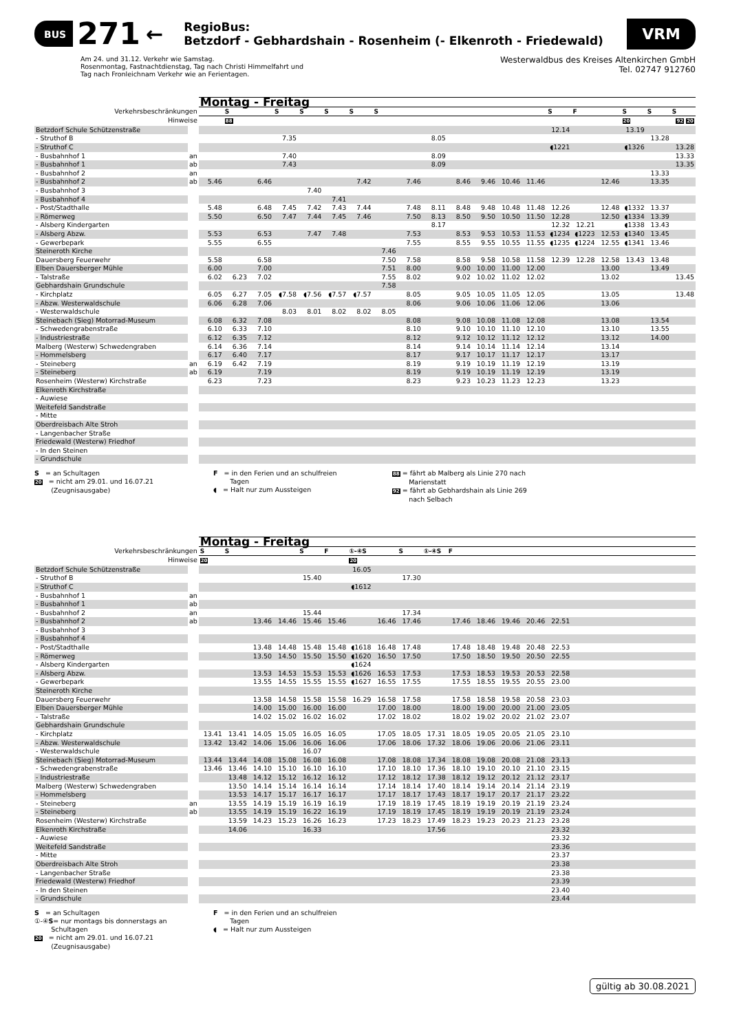BUS 271 ←
RegioBus:
Betzdorf - Gebhardshain - Rosenheim (- Elkenroth - Friedewald)
VRM
Am 24. und 31.12. Verkehr wie Samstag.
Rosenmontag, Fastnachtdienstag, Tag nach Christi Himmelfahrt und
Tag nach Fronleichnam Verkehr wie an Ferientagen.
Westerwaldbus des Kreises Altenkirchen GmbH
Tel. 02747 912760
| | | Montag - Freitag | | | | | | | | | | | | | | | | | | | |
| --- | --- | --- | --- | --- | --- | --- | --- | --- | --- | --- | --- | --- | --- | --- | --- | --- | --- | --- | --- | --- | --- |
| Verkehrsbeschränkungen | | | S | | S | S | S | S | S | | | | | | | S | F | | S | S | S |
| Hinweise | | | 88 | | | | | | | | | | | | | | | | 20 | | 92 20 |
| Betzdorf Schule Schützenstraße | | | | | | | | | | | | | | | | 12.14 | | | 13.19 | | |
| - Struthof B | | | | | 7.35 | | | | | | 8.05 | | | | | | | | | 13.28 | |
| - Struthof C | | | | | | | | | | | | | | | | ◖1221 | | | ◖1326 | | 13.28 |
| - Busbahnhof 1 | an | | | | 7.40 | | | | | | 8.09 | | | | | | | | | | 13.33 |
| - Busbahnhof 1 | ab | | | | 7.43 | | | | | | 8.09 | | | | | | | | | | 13.35 |
| - Busbahnhof 2 | an | | | | | | | | | | | | | | | | | | | 13.33 | |
| - Busbahnhof 2 | ab | 5.46 | | 6.46 | | | | 7.42 | | 7.46 | | 8.46 | 9.46 | 10.46 | 11.46 | | | 12.46 | | 13.35 | |
| - Busbahnhof 3 | | | | | | 7.40 | | | | | | | | | | | | | | | |
| - Busbahnhof 4 | | | | | | | 7.41 | | | | | | | | | | | | | | |
| - Post/Stadthalle | | 5.48 | | 6.48 | 7.45 | 7.42 | 7.43 | 7.44 | | 7.48 | 8.11 | 8.48 | 9.48 | 10.48 | 11.48 | 12.26 | | 12.48 | ◖1332 | 13.37 | |
| - Römerweg | | 5.50 | | 6.50 | 7.47 | 7.44 | 7.45 | 7.46 | | 7.50 | 8.13 | 8.50 | 9.50 | 10.50 | 11.50 | 12.28 | | 12.50 | ◖1334 | 13.39 | |
| - Alsberg Kindergarten | | | | | | | | | | | 8.17 | | | | | 12.32 | 12.21 | | ◖1338 | 13.43 | |
| - Alsberg Abzw. | | 5.53 | | 6.53 | | 7.47 | 7.48 | | | 7.53 | | 8.53 | 9.53 | 10.53 | 11.53 | ◖1234 | ◖1223 | 12.53 | ◖1340 | 13.45 | |
| - Gewerbepark | | 5.55 | | 6.55 | | | | | | 7.55 | | 8.55 | 9.55 | 10.55 | 11.55 | ◖1235 | ◖1224 | 12.55 | ◖1341 | 13.46 | |
| Steineroth Kirche | | | | | | | | | 7.46 | | | | | | | | | | | | |
| Dauersberg Feuerwehr | | 5.58 | | 6.58 | | | | | 7.50 | 7.58 | | 8.58 | 9.58 | 10.58 | 11.58 | 12.39 | 12.28 | 12.58 | 13.43 | 13.48 | |
| Elben Dauersberger Mühle | | 6.00 | | 7.00 | | | | | 7.51 | 8.00 | | 9.00 | 10.00 | 11.00 | 12.00 | | | 13.00 | | 13.49 | |
| - Talstraße | | 6.02 | 6.23 | 7.02 | | | | | 7.55 | 8.02 | | 9.02 | 10.02 | 11.02 | 12.02 | | | 13.02 | | | 13.45 |
| Gebhardshain Grundschule | | | | | | | | | 7.58 | | | | | | | | | | | | |
| - Kirchplatz | | 6.05 | 6.27 | 7.05 | ◖7.58 | ◖7.56 | ◖7.57 | ◖7.57 | | 8.05 | | 9.05 | 10.05 | 11.05 | 12.05 | | | 13.05 | | | 13.48 |
| - Abzw. Westerwaldschule | | 6.06 | 6.28 | 7.06 | | | | | | 8.06 | | 9.06 | 10.06 | 11.06 | 12.06 | | | 13.06 | | | |
| - Westerwaldschule | | | | | 8.03 | 8.01 | 8.02 | 8.02 | 8.05 | | | | | | | | | | | | |
| Steinebach (Sieg) Motorrad-Museum | | 6.08 | 6.32 | 7.08 | | | | | | 8.08 | | 9.08 | 10.08 | 11.08 | 12.08 | | | 13.08 | | 13.54 | |
| - Schwedengrabenstraße | | 6.10 | 6.33 | 7.10 | | | | | | 8.10 | | 9.10 | 10.10 | 11.10 | 12.10 | | | 13.10 | | 13.55 | |
| - Industriestraße | | 6.12 | 6.35 | 7.12 | | | | | | 8.12 | | 9.12 | 10.12 | 11.12 | 12.12 | | | 13.12 | | 14.00 | |
| Malberg (Westerw) Schwedengraben | | 6.14 | 6.36 | 7.14 | | | | | | 8.14 | | 9.14 | 10.14 | 11.14 | 12.14 | | | 13.14 | | | |
| - Hommelsberg | | 6.17 | 6.40 | 7.17 | | | | | | 8.17 | | 9.17 | 10.17 | 11.17 | 12.17 | | | 13.17 | | | |
| - Steineberg | an | 6.19 | 6.42 | 7.19 | | | | | | 8.19 | | 9.19 | 10.19 | 11.19 | 12.19 | | | 13.19 | | | |
| - Steineberg | ab | 6.19 | | 7.19 | | | | | | 8.19 | | 9.19 | 10.19 | 11.19 | 12.19 | | | 13.19 | | | |
| Rosenheim (Westerw) Kirchstraße | | 6.23 | | 7.23 | | | | | | 8.23 | | 9.23 | 10.23 | 11.23 | 12.23 | | | 13.23 | | | |
| Elkenroth Kirchstraße | | | | | | | | | | | | | | | | | | | | | |
| - Auwiese | | | | | | | | | | | | | | | | | | | | | |
| Weitefeld Sandstraße | | | | | | | | | | | | | | | | | | | | | |
| - Mitte | | | | | | | | | | | | | | | | | | | | | |
| Oberdreisbach Alte Stroh | | | | | | | | | | | | | | | | | | | | | |
| - Langenbacher Straße | | | | | | | | | | | | | | | | | | | | | |
| Friedewald (Westerw) Friedhof | | | | | | | | | | | | | | | | | | | | | |
| - In den Steinen | | | | | | | | | | | | | | | | | | | | | |
| - Grundschule | | | | | | | | | | | | | | | | | | | | | |
S = an Schultagen
20 = nicht am 29.01. und 16.07.21
(Zeugnisausgabe)
F = in den Ferien und an schulfreien
Tagen
◖ = Halt nur zum Aussteigen
88 = fährt ab Malberg als Linie 270 nach
Marienstatt
92 = fährt ab Gebhardshain als Linie 269
nach Selbach
| | | Montag - Freitag | | | | | | | | | | | | | | | | | | | |
| --- | --- | --- | --- | --- | --- | --- | --- | --- | --- | --- | --- | --- | --- | --- | --- | --- | --- | --- | --- | --- | --- |
| Verkehrsbeschränkungen | | S | S | | | S | F | ①-④S | | S | ①-④S | F | | | | | | | | | |
| Hinweise | | 20 | | | | | | 20 | | | | | | | | | | | | | |
| Betzdorf Schule Schützenstraße | | | | | | | | 16.05 | | | | | | | | | | | | | |
| - Struthof B | | | | | | 15.40 | | | | 17.30 | | | | | | | | | | | |
| - Struthof C | | | | | | | | ◖1612 | | | | | | | | | | | | | |
| - Busbahnhof 1 | an | | | | | | | | | | | | | | | | | | | | |
| - Busbahnhof 1 | ab | | | | | | | | | | | | | | | | | | | | |
| - Busbahnhof 2 | an | | | | | 15.44 | | | | 17.34 | | | | | | | | | | | |
| - Busbahnhof 2 | ab | | | 13.46 | 14.46 | 15.46 | 15.46 | | 16.46 | 17.46 | | 17.46 | 18.46 | 19.46 | 20.46 | 22.51 | | | | | |
| - Busbahnhof 3 | | | | | | | | | | | | | | | | | | | | | |
| - Busbahnhof 4 | | | | | | | | | | | | | | | | | | | | | |
| - Post/Stadthalle | | | | 13.48 | 14.48 | 15.48 | 15.48 | ◖1618 | 16.48 | 17.48 | | 17.48 | 18.48 | 19.48 | 20.48 | 22.53 | | | | | |
| - Römerweg | | | | 13.50 | 14.50 | 15.50 | 15.50 | ◖1620 | 16.50 | 17.50 | | 17.50 | 18.50 | 19.50 | 20.50 | 22.55 | | | | | |
| - Alsberg Kindergarten | | | | | | | | ◖1624 | | | | | | | | | | | | | |
| - Alsberg Abzw. | | | | 13.53 | 14.53 | 15.53 | 15.53 | ◖1626 | 16.53 | 17.53 | | 17.53 | 18.53 | 19.53 | 20.53 | 22.58 | | | | | |
| - Gewerbepark | | | | 13.55 | 14.55 | 15.55 | 15.55 | ◖1627 | 16.55 | 17.55 | | 17.55 | 18.55 | 19.55 | 20.55 | 23.00 | | | | | |
| Steineroth Kirche | | | | | | | | | | | | | | | | | | | | | |
| Dauersberg Feuerwehr | | | | 13.58 | 14.58 | 15.58 | 15.58 | 16.29 | 16.58 | 17.58 | | 17.58 | 18.58 | 19.58 | 20.58 | 23.03 | | | | | |
| Elben Dauersberger Mühle | | | | 14.00 | 15.00 | 16.00 | 16.00 | | 17.00 | 18.00 | | 18.00 | 19.00 | 20.00 | 21.00 | 23.05 | | | | | |
| - Talstraße | | | | 14.02 | 15.02 | 16.02 | 16.02 | | 17.02 | 18.02 | | 18.02 | 19.02 | 20.02 | 21.02 | 23.07 | | | | | |
| Gebhardshain Grundschule | | | | | | | | | | | | | | | | | | | | | |
| - Kirchplatz | | 13.41 | 13.41 | 14.05 | 15.05 | 16.05 | 16.05 | | 17.05 | 18.05 | 17.31 | 18.05 | 19.05 | 20.05 | 21.05 | 23.10 | | | | | |
| - Abzw. Westerwaldschule | | 13.42 | 13.42 | 14.06 | 15.06 | 16.06 | 16.06 | | 17.06 | 18.06 | 17.32 | 18.06 | 19.06 | 20.06 | 21.06 | 23.11 | | | | | |
| - Westerwaldschule | | | | | | 16.07 | | | | | | | | | | | | | | | |
| Steinebach (Sieg) Motorrad-Museum | | 13.44 | 13.44 | 14.08 | 15.08 | 16.08 | 16.08 | | 17.08 | 18.08 | 17.34 | 18.08 | 19.08 | 20.08 | 21.08 | 23.13 | | | | | |
| - Schwedengrabenstraße | | 13.46 | 13.46 | 14.10 | 15.10 | 16.10 | 16.10 | | 17.10 | 18.10 | 17.36 | 18.10 | 19.10 | 20.10 | 21.10 | 23.15 | | | | | |
| - Industriestraße | | | 13.48 | 14.12 | 15.12 | 16.12 | 16.12 | | 17.12 | 18.12 | 17.38 | 18.12 | 19.12 | 20.12 | 21.12 | 23.17 | | | | | |
| Malberg (Westerw) Schwedengraben | | | 13.50 | 14.14 | 15.14 | 16.14 | 16.14 | | 17.14 | 18.14 | 17.40 | 18.14 | 19.14 | 20.14 | 21.14 | 23.19 | | | | | |
| - Hommelsberg | | | 13.53 | 14.17 | 15.17 | 16.17 | 16.17 | | 17.17 | 18.17 | 17.43 | 18.17 | 19.17 | 20.17 | 21.17 | 23.22 | | | | | |
| - Steineberg | an | | 13.55 | 14.19 | 15.19 | 16.19 | 16.19 | | 17.19 | 18.19 | 17.45 | 18.19 | 19.19 | 20.19 | 21.19 | 23.24 | | | | | |
| - Steineberg | ab | | 13.55 | 14.19 | 15.19 | 16.22 | 16.19 | | 17.19 | 18.19 | 17.45 | 18.19 | 19.19 | 20.19 | 21.19 | 23.24 | | | | | |
| Rosenheim (Westerw) Kirchstraße | | | 13.59 | 14.23 | 15.23 | 16.26 | 16.23 | | 17.23 | 18.23 | 17.49 | 18.23 | 19.23 | 20.23 | 21.23 | 23.28 | | | | | |
| Elkenroth Kirchstraße | | | 14.06 | | | 16.33 | | | | | 17.56 | | | | | 23.32 | | | | | |
| - Auwiese | | | | | | | | | | | | | | | | 23.32 | | | | | |
| Weitefeld Sandstraße | | | | | | | | | | | | | | | | 23.36 | | | | | |
| - Mitte | | | | | | | | | | | | | | | | 23.37 | | | | | |
| Oberdreisbach Alte Stroh | | | | | | | | | | | | | | | | 23.38 | | | | | |
| - Langenbacher Straße | | | | | | | | | | | | | | | | 23.38 | | | | | |
| Friedewald (Westerw) Friedhof | | | | | | | | | | | | | | | | 23.39 | | | | | |
| - In den Steinen | | | | | | | | | | | | | | | | 23.40 | | | | | |
| - Grundschule | | | | | | | | | | | | | | | | 23.44 | | | | | |
S = an Schultagen
①-④S= nur montags bis donnerstags an
Schultagen
20 = nicht am 29.01. und 16.07.21
(Zeugnisausgabe)
F = in den Ferien und an schulfreien
Tagen
◖ = Halt nur zum Aussteigen
gültig ab 30.08.2021